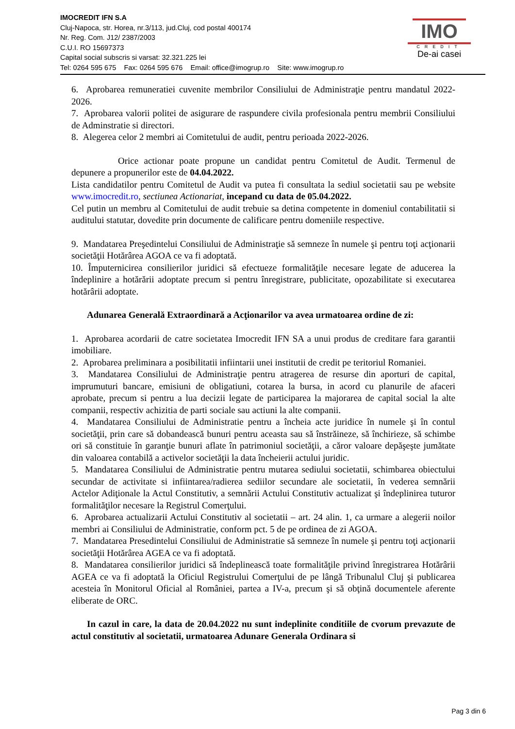IMOCREDIT IFN S.A
Cluj-Napoca, str. Horea, nr.3/113, jud.Cluj, cod postal 400174
Nr. Reg. Com. J12/ 2387/2003
C.U.I. RO 15697373
Capital social subscris si varsat: 32.321.225 lei
Tel: 0264 595 675 Fax: 0264 595 676 Email: office@imogrup.ro Site: www.imogrup.ro
IMO
CREDIT
De-ai casei
6. Aprobarea remuneratiei cuvenite membrilor Consiliului de Administraţie pentru mandatul 2022-2026.
7. Aprobarea valorii politei de asigurare de raspundere civila profesionala pentru membrii Consiliului de Adminstratie si directori.
8. Alegerea celor 2 membri ai Comitetului de audit, pentru perioada 2022-2026.
Orice actionar poate propune un candidat pentru Comitetul de Audit. Termenul de depunere a propunerilor este de 04.04.2022.
Lista candidatilor pentru Comitetul de Audit va putea fi consultata la sediul societatii sau pe website www.imocredit.ro, sectiunea Actionariat, incepand cu data de 05.04.2022.
Cel putin un membru al Comitetului de audit trebuie sa detina competente in domeniul contabilitatii si auditului statutar, dovedite prin documente de calificare pentru domeniile respective.
9. Mandatarea Preşedintelui Consiliului de Administraţie să semneze în numele şi pentru toţi acţionarii societăţii Hotărârea AGOA ce va fi adoptată.
10. Împuternicirea consilierilor juridici să efectueze formalităţile necesare legate de aducerea la îndeplinire a hotărării adoptate precum si pentru înregistrare, publicitate, opozabilitate si executarea hotărârii adoptate.
Adunarea Generală Extraordinară a Acţionarilor va avea urmatoarea ordine de zi:
1. Aprobarea acordarii de catre societatea Imocredit IFN SA a unui produs de creditare fara garantii imobiliare.
2. Aprobarea preliminara a posibilitatii infiintarii unei institutii de credit pe teritoriul Romaniei.
3. Mandatarea Consiliului de Administraţie pentru atragerea de resurse din aporturi de capital, imprumuturi bancare, emisiuni de obligatiuni, cotarea la bursa, in acord cu planurile de afaceri aprobate, precum si pentru a lua decizii legate de participarea la majorarea de capital social la alte companii, respectiv achizitia de parti sociale sau actiuni la alte companii.
4. Mandatarea Consiliului de Administratie pentru a încheia acte juridice în numele şi în contul societăţii, prin care să dobandească bunuri pentru aceasta sau să înstrăineze, să închirieze, să schimbe ori să constituie în garanţie bunuri aflate în patrimoniul societăţii, a căror valoare depăşeşte jumătate din valoarea contabilă a activelor societăţii la data încheierii actului juridic.
5. Mandatarea Consiliului de Administratie pentru mutarea sediului societatii, schimbarea obiectului secundar de activitate si infiintarea/radierea sediilor secundare ale societatii, în vederea semnării Actelor Adiţionale la Actul Constitutiv, a semnării Actului Constitutiv actualizat şi îndeplinirea tuturor formalităţilor necesare la Registrul Comerţului.
6. Aprobarea actualizarii Actului Constitutiv al societatii – art. 24 alin. 1, ca urmare a alegerii noilor membri ai Consiliului de Administratie, conform pct. 5 de pe ordinea de zi AGOA.
7. Mandatarea Presedintelui Consiliului de Administratie să semneze în numele şi pentru toţi acţionarii societăţii Hotărârea AGEA ce va fi adoptată.
8. Mandatarea consilierilor juridici să îndeplinească toate formalităţile privind înregistrarea Hotărârii AGEA ce va fi adoptată la Oficiul Registrului Comerţului de pe lângă Tribunalul Cluj şi publicarea acesteia în Monitorul Oficial al României, partea a IV-a, precum şi să obţină documentele aferente eliberate de ORC.
In cazul in care, la data de 20.04.2022 nu sunt indeplinite conditiile de cvorum prevazute de actul constitutiv al societatii, urmatoarea Adunare Generala Ordinara si
Pag 3 din 6